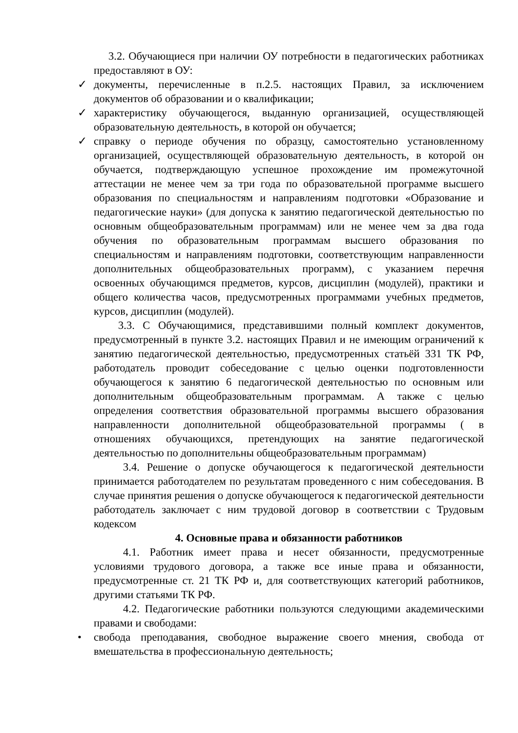3.2. Обучающиеся при наличии ОУ потребности в педагогических работниках предоставляют в ОУ:
✓ документы, перечисленные в п.2.5. настоящих Правил, за исключением документов об образовании и о квалификации;
✓ характеристику обучающегося, выданную организацией, осуществляющей образовательную деятельность, в которой он обучается;
✓ справку о периоде обучения по образцу, самостоятельно установленному организацией, осуществляющей образовательную деятельность, в которой он обучается, подтверждающую успешное прохождение им промежуточной аттестации не менее чем за три года по образовательной программе высшего образования по специальностям и направлениям подготовки «Образование и педагогические науки» (для допуска к занятию педагогической деятельностью по основным общеобразовательным программам) или не менее чем за два года обучения по образовательным программам высшего образования по специальностям и направлениям подготовки, соответствующим направленности дополнительных общеобразовательных программ), с указанием перечня освоенных обучающимся предметов, курсов, дисциплин (модулей), практики и общего количества часов, предусмотренных программами учебных предметов, курсов, дисциплин (модулей).
3.3. С Обучающимися, представившими полный комплект документов, предусмотренный в пункте 3.2. настоящих Правил и не имеющим ограничений к занятию педагогической деятельностью, предусмотренных статьёй 331 ТК РФ, работодатель проводит собеседование с целью оценки подготовленности обучающегося к занятию 6 педагогической деятельностью по основным или дополнительным общеобразовательным программам. А также с целью определения соответствия образовательной программы высшего образования направленности дополнительной общеобразовательной программы ( в отношениях обучающихся, претендующих на занятие педагогической деятельностью по дополнительны общеобразовательным программам)
3.4. Решение о допуске обучающегося к педагогической деятельности принимается работодателем по результатам проведенного с ним собеседования. В случае принятия решения о допуске обучающегося к педагогической деятельности работодатель заключает с ним трудовой договор в соответствии с Трудовым кодексом
4. Основные права и обязанности работников
4.1. Работник имеет права и несет обязанности, предусмотренные условиями трудового договора, а также все иные права и обязанности, предусмотренные ст. 21 ТК РФ и, для соответствующих категорий работников, другими статьями ТК РФ.
4.2. Педагогические работники пользуются следующими академическими правами и свободами:
• свобода преподавания, свободное выражение своего мнения, свобода от вмешательства в профессиональную деятельность;